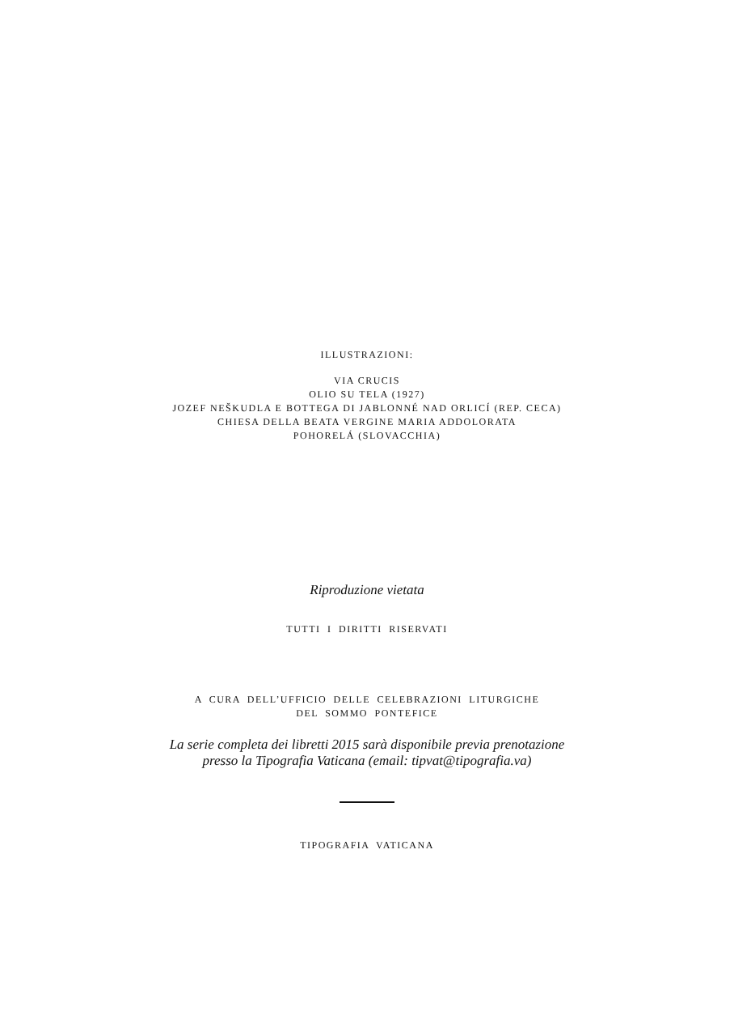ILLUSTRAZIONI:
VIA CRUCIS
OLIO SU TELA (1927)
JOZEF NEŠKUDLA E BOTTEGA DI JABLONNÉ NAD ORLICÍ (REP. CECA)
CHIESA DELLA BEATA VERGINE MARIA ADDOLORATA
POHORELÁ (SLOVACCHIA)
Riproduzione vietata
TUTTI I DIRITTI RISERVATI
A CURA DELL’UFFICIO DELLE CELEBRAZIONI LITURGICHE
DEL SOMMO PONTEFICE
La serie completa dei libretti 2015 sarà disponibile previa prenotazione
presso la Tipografia Vaticana (email: tipvat@tipografia.va)
TIPOGRAFIA VATICANA